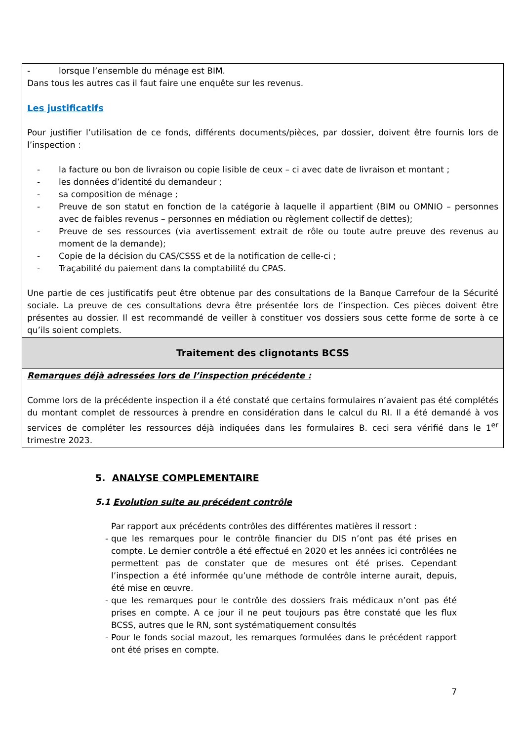| - lorsque l’ensemble du ménage est BIM. Dans tous les autres cas il faut faire une enquête sur les revenus. Les justificatifs Pour justifier l’utilisation de ce fonds, différents documents/pièces, par dossier, doivent être fournis lors de l’inspection : - la facture ou bon de livraison ou copie lisible de ceux – ci avec date de livraison et montant ; - les données d’identité du demandeur ; - sa composition de ménage ; - Preuve de son statut en fonction de la catégorie à laquelle il appartient (BIM ou OMNIO – personnes avec de faibles revenus – personnes en médiation ou règlement collectif de dettes); - Preuve de ses ressources (via avertissement extrait de rôle ou toute autre preuve des revenus au moment de la demande); - Copie de la décision du CAS/CSSS et de la notification de celle-ci ; - Traçabilité du paiement dans la comptabilité du CPAS. Une partie de ces justificatifs peut être obtenue par des consultations de la Banque Carrefour de la Sécurité sociale. La preuve de ces consultations devra être présentée lors de l’inspection. Ces pièces doivent être présentes au dossier. Il est recommandé de veiller à constituer vos dossiers sous cette forme de sorte à ce qu’ils soient complets. |
| Traitement des clignotants BCSS |
| Remarques déjà adressées lors de l’inspection précédente : Comme lors de la précédente inspection il a été constaté que certains formulaires n’avaient pas été complétés du montant complet de ressources à prendre en considération dans le calcul du RI. Il a été demandé à vos services de compléter les ressources déjà indiquées dans les formulaires B. ceci sera vérifié dans le 1<sup>er</sup> trimestre 2023. |
5. ANALYSE COMPLEMENTAIRE
5.1 Evolution suite au précédent contrôle
Par rapport aux précédents contrôles des différentes matières il ressort :
- que les remarques pour le contrôle financier du DIS n’ont pas été prises en compte. Le dernier contrôle a été effectué en 2020 et les années ici contrôlées ne permettent pas de constater que de mesures ont été prises. Cependant l’inspection a été informée qu’une méthode de contrôle interne aurait, depuis, été mise en œuvre.
- que les remarques pour le contrôle des dossiers frais médicaux n’ont pas été prises en compte. A ce jour il ne peut toujours pas être constaté que les flux BCSS, autres que le RN, sont systématiquement consultés
- Pour le fonds social mazout, les remarques formulées dans le précédent rapport ont été prises en compte.
7